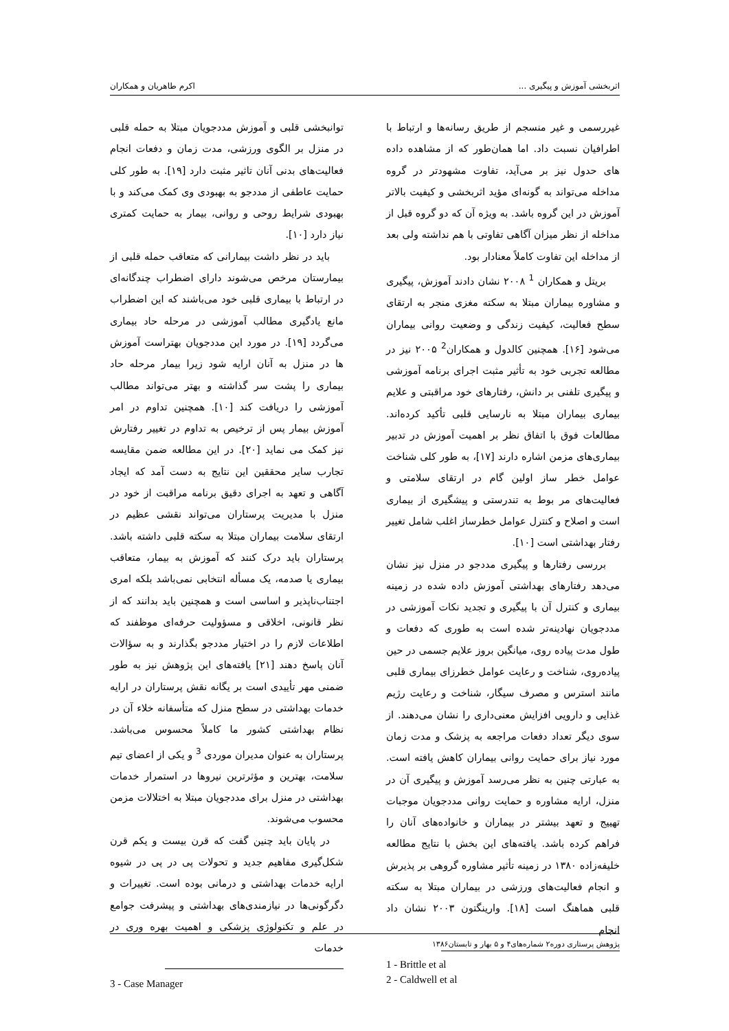اثربخشی آموزش و پیگیری ... اکرم طاهریان و همکاران
غیررسمی و غیر منسجم از طریق رسانه‌ها و ارتباط با اطرافیان نسبت داد. اما همان‌طور که از مشاهده داده های حدول نیز بر می‌آید، تفاوت مشهودتر در گروه مداخله می‌تواند به گونه‌ای مؤید اثربخشی و کیفیت بالاتر آموزش در این گروه باشد. به ویژه آن که دو گروه قبل از مداخله از نظر میزان آگاهی تفاوتی با هم نداشته ولی بعد از مداخله این تفاوت کاملاً معنادار بود.
بریتل و همکاران <sup>1</sup> ۲۰۰۸ نشان دادند آموزش، پیگیری و مشاوره بیماران مبتلا به سکته مغزی منجر به ارتقای سطح فعالیت، کیفیت زندگی و وضعیت روانی بیماران می‌شود [۱۶]. همچنین کالدول و همکاران<sup>2</sup> ۲۰۰۵ نیز در مطالعه تجربی خود به تأثیر مثبت اجرای برنامه آموزشی و پیگیری تلفنی بر دانش، رفتارهای خود مراقبتی و علایم بیماری بیماران مبتلا به نارسایی قلبی تأکید کرده‌اند. مطالعات فوق با اتفاق نظر بر اهمیت آموزش در تدبیر بیماری‌های مزمن اشاره دارند [۱۷]، به طور کلی شناخت عوامل خطر ساز اولین گام در ارتقای سلامتی و فعالیت‌های مر بوط به تندرستی و پیشگیری از بیماری است و اصلاح و کنترل عوامل خطرساز اغلب شامل تغییر رفتار بهداشتی است [۱۰].
بررسی رفتارها و پیگیری مددجو در منزل نیز نشان می‌دهد رفتارهای بهداشتی آموزش داده شده در زمینه بیماری و کنترل آن با پیگیری و تجدید نکات آموزشی در مددجویان نهادینه‌تر شده است به طوری که دفعات و طول مدت پیاده روی، میانگین بروز علایم جسمی در حین پیاده‌روی، شناخت و رعایت عوامل خطرزای بیماری قلبی مانند استرس و مصرف سیگار، شناخت و رعایت رژیم غذایی و دارویی افزایش معنی‌داری را نشان می‌دهند. از سوی دیگر تعداد دفعات مراجعه به پزشک و مدت زمان مورد نیاز برای حمایت روانی بیماران کاهش یافته است. به عبارتی چنین به نظر می‌رسد آموزش و پیگیری آن در منزل، ارایه مشاوره و حمایت روانی مددجویان موجبات تهییج و تعهد بیشتر در بیماران و خانواده‌های آنان را فراهم کرده باشد. یافته‌های این بخش با نتایج مطالعه خلیفه‌زاده ۱۳۸۰ در زمینه تأثیر مشاوره گروهی بر پذیرش و انجام فعالیت‌های ورزشی در بیماران مبتلا به سکته قلبی هماهنگ است [۱۸]. وارینگتون ۲۰۰۳ نشان داد انجام
1 - Brittle et al
2 - Caldwell et al
توانبخشی قلبی و آموزش مددجویان مبتلا به حمله قلبی در منزل بر الگوی ورزشی، مدت زمان و دفعات انجام فعالیت‌های بدنی آنان تاثیر مثبت دارد [۱۹]. به طور کلی حمایت عاطفی از مددجو به بهبودی وی کمک می‌کند و با بهبودی شرایط روحی و روانی، بیمار به حمایت کمتری نیاز دارد [۱۰].
باید در نظر داشت بیمارانی که متعاقب حمله قلبی از بیمارستان مرخص می‌شوند دارای اضطراب چندگانه‌ای در ارتباط با بیماری قلبی خود می‌باشند که این اضطراب مانع یادگیری مطالب آموزشی در مرحله حاد بیماری می‌گردد [۱۹]. در مورد این مددجویان بهتراست آموزش ها در منزل به آنان ارایه شود زیرا بیمار مرحله حاد بیماری را پشت سر گذاشته و بهتر می‌تواند مطالب آموزشی را دریافت کند [۱۰]. همچنین تداوم در امر آموزش بیمار پس از ترخیص به تداوم در تغییر رفتارش نیز کمک می نماید [۲۰]. در این مطالعه ضمن مقایسه تجارب سایر محققین این نتایج به دست آمد که ایجاد آگاهی و تعهد به اجرای دقیق برنامه مراقبت از خود در منزل با مدیریت پرستاران می‌تواند نقشی عظیم در ارتقای سلامت بیماران مبتلا به سکته قلبی داشته باشد. پرستاران باید درک کنند که آموزش به بیمار، متعاقب بیماری یا صدمه، یک مسأله انتخابی نمی‌باشد بلکه امری اجتناب‌ناپذیر و اساسی است و همچنین باید بدانند که از نظر قانونی، اخلاقی و مسؤولیت حرفه‌ای موظفند که اطلاعات لازم را در اختیار مددجو بگذارند و به سؤالات آنان پاسخ دهند [۲۱] یافته‌های این پژوهش نیز به طور ضمنی مهر تأییدی است بر یگانه نقش پرستاران در ارایه خدمات بهداشتی در سطح منزل که متأسفانه خلاء آن در نظام بهداشتی کشور ما کاملاً محسوس می‌باشد. پرستاران به عنوان مدیران موردی <sup>3</sup> و یکی از اعضای تیم سلامت، بهترین و مؤثرترین نیروها در استمرار خدمات بهداشتی در منزل برای مددجویان مبتلا به اختلالات مزمن محسوب می‌شوند.
در پایان باید چنین گفت که قرن بیست و یکم قرن شکل‌گیری مفاهیم جدید و تحولات پی در پی در شیوه ارایه خدمات بهداشتی و درمانی بوده است. تغییرات و دگرگونی‌ها در نیازمندی‌های بهداشتی و پیشرفت جوامع در علم و تکنولوژی پزشکی و اهمیت بهره وری در خدمات
3 - Case Manager
پژوهش پرستاری دوره۲ شماره‌های۴ و ۵ بهار و تابستان۱۳۸۶